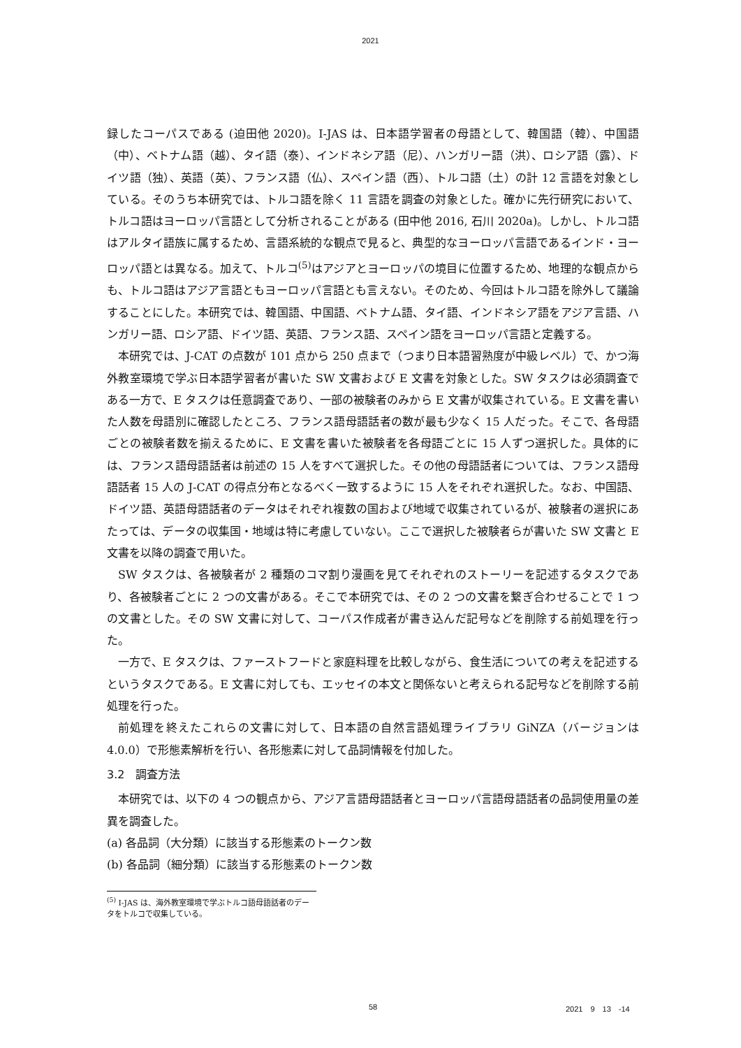2021
録したコーパスである (迫田他 2020)。I-JAS は、日本語学習者の母語として、韓国語（韓）、中国語（中）、ベトナム語（越）、タイ語（泰）、インドネシア語（尼）、ハンガリー語（洪）、ロシア語（露）、ドイツ語（独）、英語（英）、フランス語（仏）、スペイン語（西）、トルコ語（土）の計 12 言語を対象としている。そのうち本研究では、トルコ語を除く 11 言語を調査の対象とした。確かに先行研究において、トルコ語はヨーロッパ言語として分析されることがある (田中他 2016, 石川 2020a)。しかし、トルコ語はアルタイ語族に属するため、言語系統的な観点で見ると、典型的なヨーロッパ言語であるインド・ヨーロッパ語とは異なる。加えて、トルコ<sup>(5)</sup>はアジアとヨーロッパの境目に位置するため、地理的な観点からも、トルコ語はアジア言語ともヨーロッパ言語とも言えない。そのため、今回はトルコ語を除外して議論することにした。本研究では、韓国語、中国語、ベトナム語、タイ語、インドネシア語をアジア言語、ハンガリー語、ロシア語、ドイツ語、英語、フランス語、スペイン語をヨーロッパ言語と定義する。
本研究では、J-CAT の点数が 101 点から 250 点まで（つまり日本語習熟度が中級レベル）で、かつ海外教室環境で学ぶ日本語学習者が書いた SW 文書および E 文書を対象とした。SW タスクは必須調査である一方で、E タスクは任意調査であり、一部の被験者のみから E 文書が収集されている。E 文書を書いた人数を母語別に確認したところ、フランス語母語話者の数が最も少なく 15 人だった。そこで、各母語ごとの被験者数を揃えるために、E 文書を書いた被験者を各母語ごとに 15 人ずつ選択した。具体的には、フランス語母語話者は前述の 15 人をすべて選択した。その他の母語話者については、フランス語母語話者 15 人の J-CAT の得点分布となるべく一致するように 15 人をそれぞれ選択した。なお、中国語、ドイツ語、英語母語話者のデータはそれぞれ複数の国および地域で収集されているが、被験者の選択にあたっては、データの収集国・地域は特に考慮していない。ここで選択した被験者らが書いた SW 文書と E 文書を以降の調査で用いた。
SW タスクは、各被験者が 2 種類のコマ割り漫画を見てそれぞれのストーリーを記述するタスクであり、各被験者ごとに 2 つの文書がある。そこで本研究では、その 2 つの文書を繋ぎ合わせることで 1 つの文書とした。その SW 文書に対して、コーパス作成者が書き込んだ記号などを削除する前処理を行った。
一方で、E タスクは、ファーストフードと家庭料理を比較しながら、食生活についての考えを記述するというタスクである。E 文書に対しても、エッセイの本文と関係ないと考えられる記号などを削除する前処理を行った。
前処理を終えたこれらの文書に対して、日本語の自然言語処理ライブラリ GiNZA（バージョンは 4.0.0）で形態素解析を行い、各形態素に対して品詞情報を付加した。
3.2　調査方法
本研究では、以下の 4 つの観点から、アジア言語母語話者とヨーロッパ言語母語話者の品詞使用量の差異を調査した。
(a) 各品詞（大分類）に該当する形態素のトークン数
(b) 各品詞（細分類）に該当する形態素のトークン数
<sup>(5)</sup> I-JAS は、海外教室環境で学ぶトルコ語母語話者のデータをトルコで収集している。
58 2021　9　13　-14